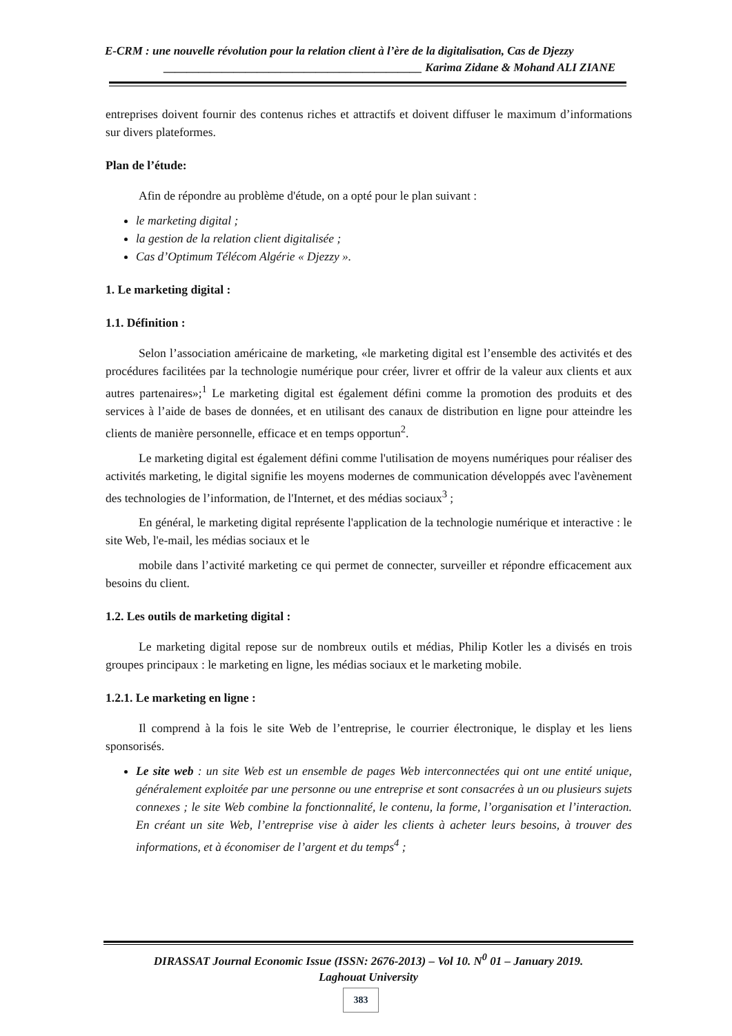E-CRM : une nouvelle révolution pour la relation client à l’ère de la digitalisation, Cas de Djezzy
____________________________________________ Karima Zidane & Mohand ALI ZIANE
entreprises doivent fournir des contenus riches et attractifs et doivent diffuser le maximum d’informations sur divers plateformes.
Plan de l’étude:
Afin de répondre au problème d'étude, on a opté pour le plan suivant :
le marketing digital ;
la gestion de la relation client digitalisée ;
Cas d’Optimum Télécom Algérie « Djezzy ».
1. Le marketing digital :
1.1. Définition :
Selon l’association américaine de marketing, «le marketing digital est l’ensemble des activités et des procédures facilitées par la technologie numérique pour créer, livrer et offrir de la valeur aux clients et aux autres partenaires»;<sup>1</sup> Le marketing digital est également défini comme la promotion des produits et des services à l’aide de bases de données, et en utilisant des canaux de distribution en ligne pour atteindre les clients de manière personnelle, efficace et en temps opportun<sup>2</sup>.
Le marketing digital est également défini comme l'utilisation de moyens numériques pour réaliser des activités marketing, le digital signifie les moyens modernes de communication développés avec l'avènement des technologies de l’information, de l'Internet, et des médias sociaux<sup>3</sup> ;
En général, le marketing digital représente l'application de la technologie numérique et interactive : le site Web, l'e-mail, les médias sociaux et le
mobile dans l’activité marketing ce qui permet de connecter, surveiller et répondre efficacement aux besoins du client.
1.2. Les outils de marketing digital :
Le marketing digital repose sur de nombreux outils et médias, Philip Kotler les a divisés en trois groupes principaux : le marketing en ligne, les médias sociaux et le marketing mobile.
1.2.1. Le marketing en ligne :
Il comprend à la fois le site Web de l’entreprise, le courrier électronique, le display et les liens sponsorisés.
Le site web : un site Web est un ensemble de pages Web interconnectées qui ont une entité unique, généralement exploitée par une personne ou une entreprise et sont consacrées à un ou plusieurs sujets connexes ; le site Web combine la fonctionnalité, le contenu, la forme, l’organisation et l’interaction. En créant un site Web, l’entreprise vise à aider les clients à acheter leurs besoins, à trouver des informations, et à économiser de l’argent et du temps<sup>4</sup> ;
DIRASSAT Journal Economic Issue (ISSN: 2676-2013) – Vol 10. N<sup>0</sup> 01 – January 2019.
Laghouat University
383